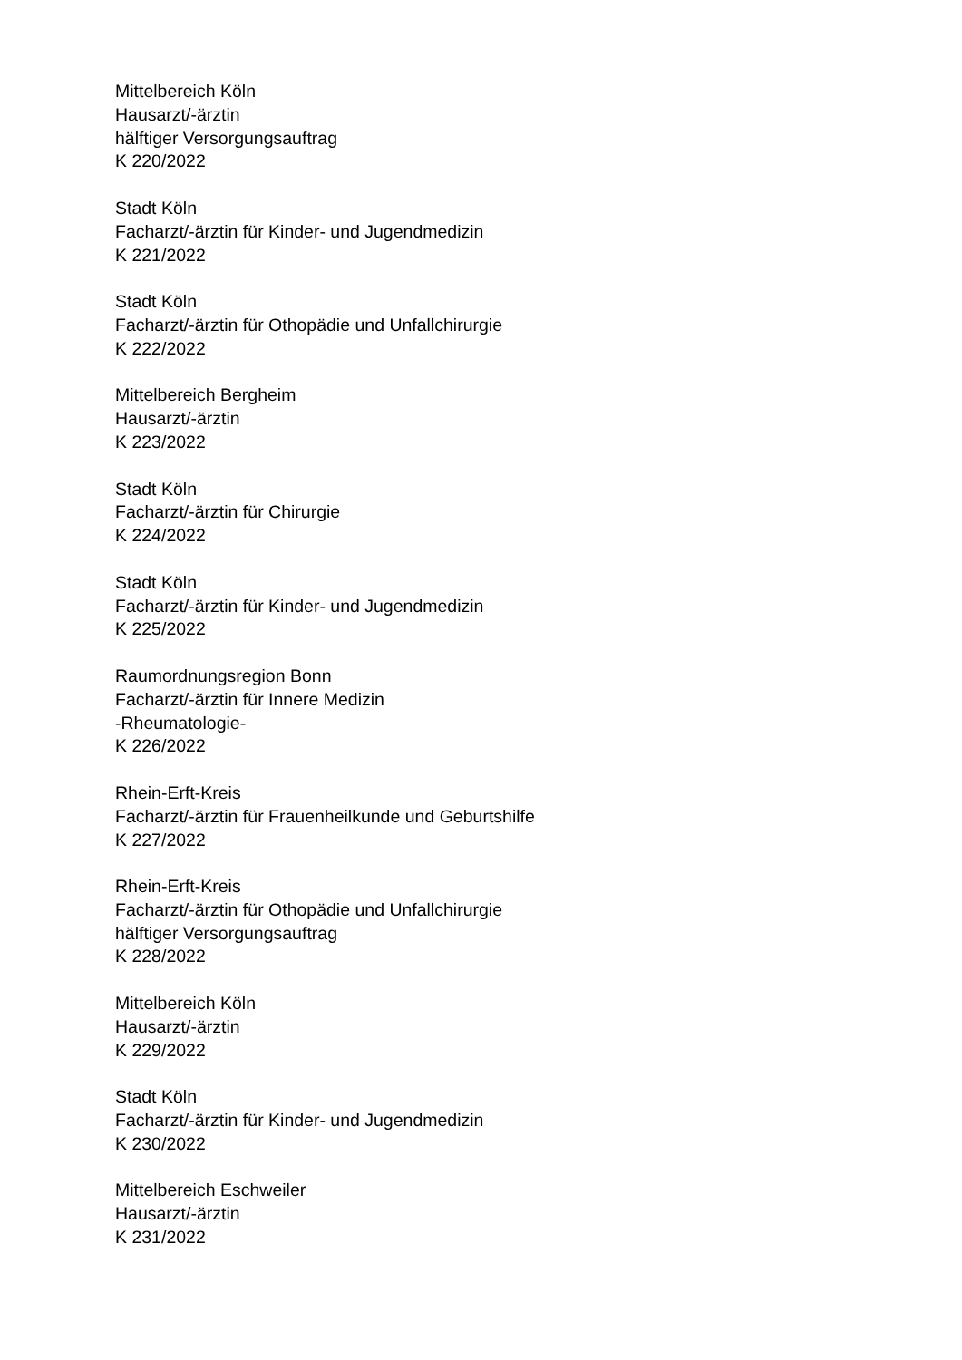Mittelbereich Köln
Hausarzt/-ärztin
hälftiger Versorgungsauftrag
K 220/2022
Stadt Köln
Facharzt/-ärztin für Kinder- und Jugendmedizin
K 221/2022
Stadt Köln
Facharzt/-ärztin für Othopädie und Unfallchirurgie
K 222/2022
Mittelbereich Bergheim
Hausarzt/-ärztin
K 223/2022
Stadt Köln
Facharzt/-ärztin für Chirurgie
K 224/2022
Stadt Köln
Facharzt/-ärztin für Kinder- und Jugendmedizin
K 225/2022
Raumordnungsregion Bonn
Facharzt/-ärztin für Innere Medizin
-Rheumatologie-
K 226/2022
Rhein-Erft-Kreis
Facharzt/-ärztin für Frauenheilkunde und Geburtshilfe
K 227/2022
Rhein-Erft-Kreis
Facharzt/-ärztin für Othopädie und Unfallchirurgie
hälftiger Versorgungsauftrag
K 228/2022
Mittelbereich Köln
Hausarzt/-ärztin
K 229/2022
Stadt Köln
Facharzt/-ärztin für Kinder- und Jugendmedizin
K 230/2022
Mittelbereich Eschweiler
Hausarzt/-ärztin
K 231/2022